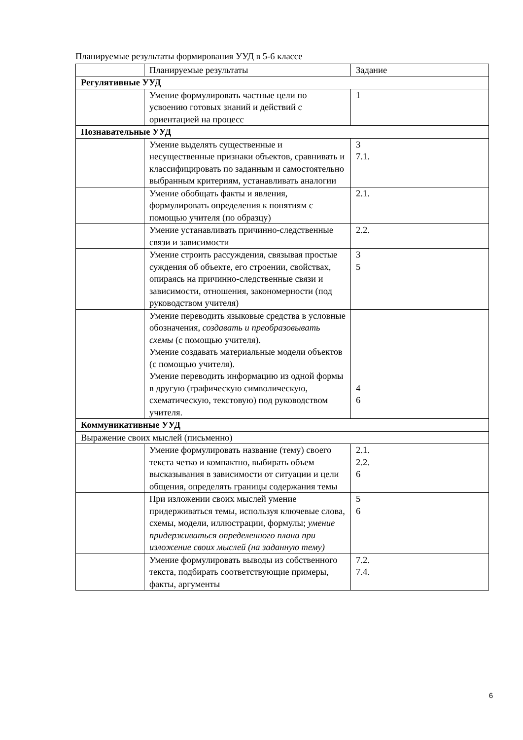Планируемые результаты формирования УУД в 5-6 классе
| | Планируемые результаты | Задание |
| Регулятивные УУД | | |
| | Умение формулировать частные цели по усвоению готовых знаний и действий с ориентацией на процесс | 1 |
| Познавательные УУД | | |
| | Умение выделять существенные и несущественные признаки объектов, сравнивать и классифицировать по заданным и самостоятельно выбранным критериям, устанавливать аналогии | 3 7.1. |
| | Умение обобщать факты и явления, формулировать определения к понятиям с помощью учителя (по образцу) | 2.1. |
| | Умение устанавливать причинно-следственные связи и зависимости | 2.2. |
| | Умение строить рассуждения, связывая простые суждения об объекте, его строении, свойствах, опираясь на причинно-следственные связи и зависимости, отношения, закономерности (под руководством учителя) | 3 5 |
| | Умение переводить языковые средства в условные обозначения, создавать и преобразовывать схемы (с помощью учителя). Умение создавать материальные модели объектов (с помощью учителя). Умение переводить информацию из одной формы в другую (графическую символическую, схематическую, текстовую) под руководством учителя. | 4 6 |
| Коммуникативные УУД | | |
| Выражение своих мыслей (письменно) | | |
| | Умение формулировать название (тему) своего текста четко и компактно, выбирать объем высказывания в зависимости от ситуации и цели общения, определять границы содержания темы | 2.1. 2.2. 6 |
| | При изложении своих мыслей умение придерживаться темы, используя ключевые слова, схемы, модели, иллюстрации, формулы; умение придерживаться определенного плана при изложение своих мыслей (на заданную тему) | 5 6 |
| | Умение формулировать выводы из собственного текста, подбирать соответствующие примеры, факты, аргументы | 7.2. 7.4. |
6